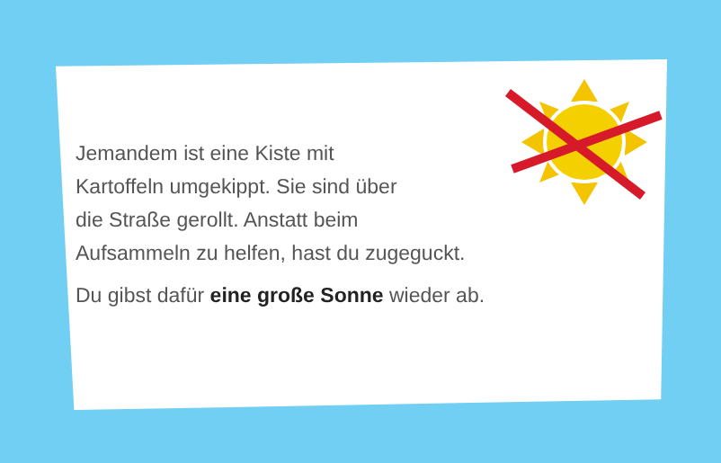Jemandem ist eine Kiste mit
Kartoffeln umgekippt. Sie sind über
die Straße gerollt. Anstatt beim
Aufsammeln zu helfen, hast du zugeguckt.
Du gibst dafür eine große Sonne wieder ab.